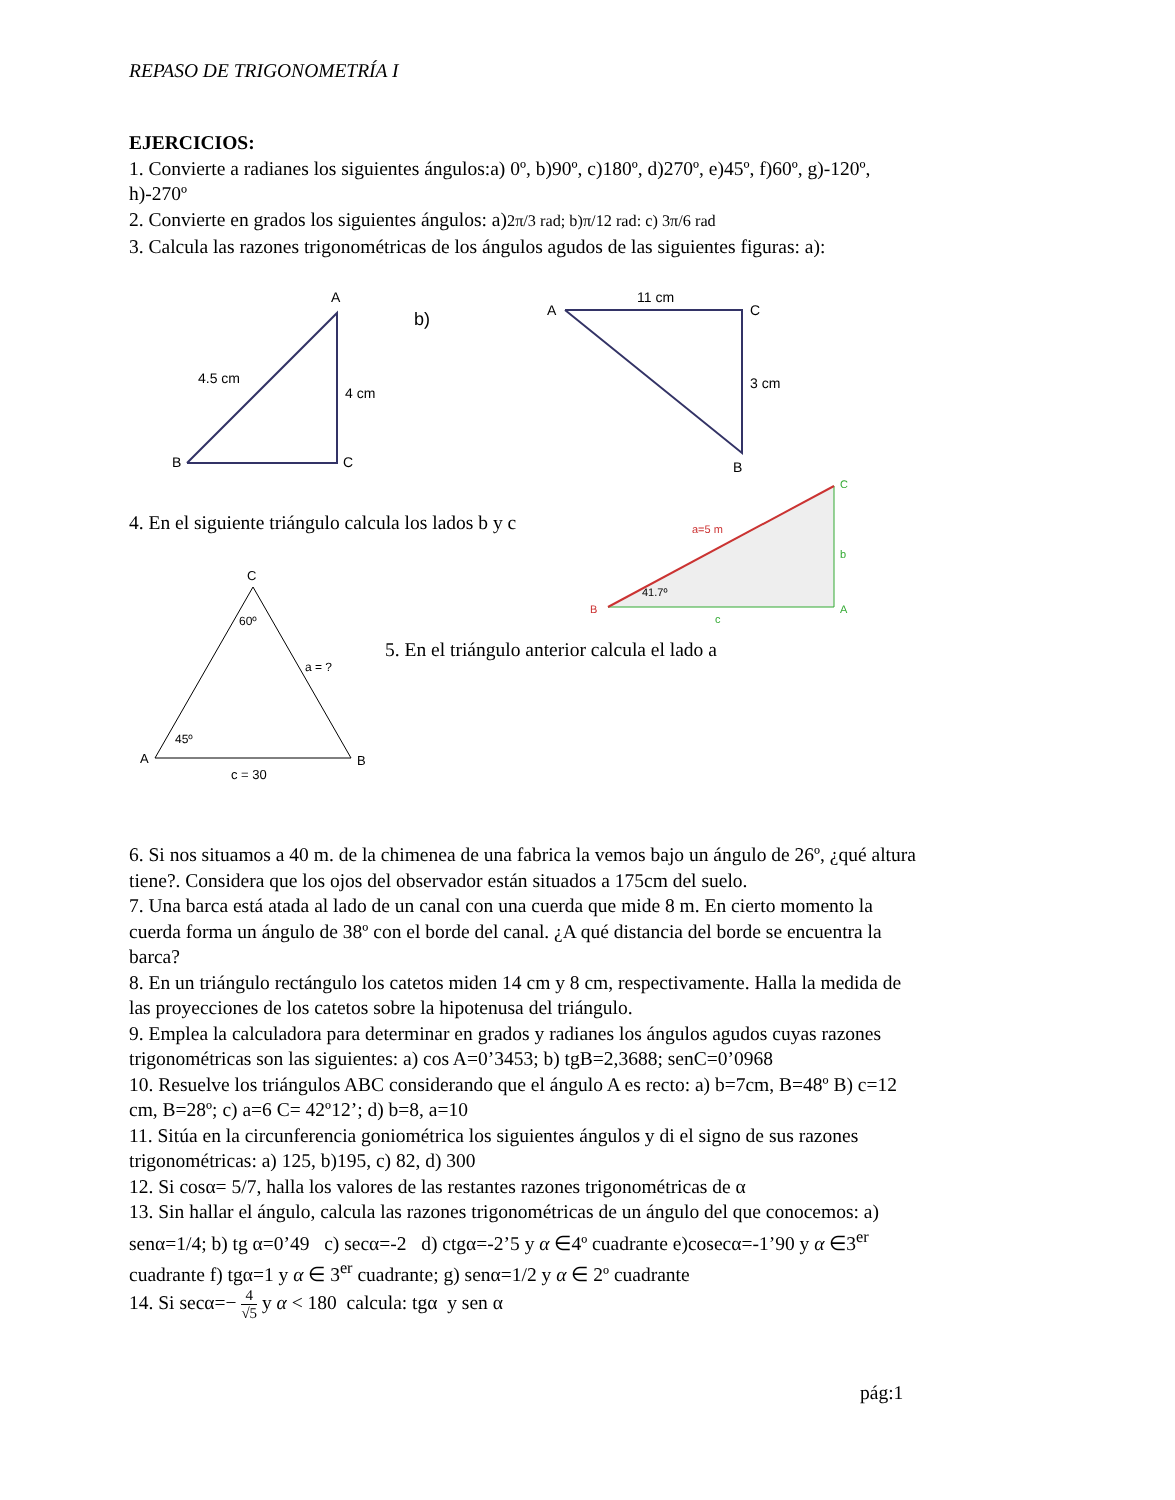REPASO DE TRIGONOMETRÍA I
EJERCICIOS:
1. Convierte a radianes los siguientes ángulos:a) 0º, b)90º, c)180º, d)270º, e)45º, f)60º, g)-120º, h)-270º
2. Convierte en grados los siguientes ángulos: a)2π/3 rad; b)π/12 rad: c) 3π/6 rad
3. Calcula las razones trigonométricas de los ángulos agudos de las siguientes figuras: a):
B
A
C
4.5 cm
4 cm
b)
A
C
B
11 cm
3 cm
4. En el siguiente triángulo calcula los lados b y c
a=5 m
41.7º
C
b
A
B
c
C
60º
a = ?
45º
A
B
c = 30
5. En el triángulo anterior calcula el lado a
6. Si nos situamos a 40 m. de la chimenea de una fabrica la vemos bajo un ángulo de 26º, ¿qué altura tiene?. Considera que los ojos del observador están situados a 175cm del suelo.
7. Una barca está atada al lado de un canal con una cuerda que mide 8 m. En cierto momento la cuerda forma un ángulo de 38º con el borde del canal. ¿A qué distancia del borde se encuentra la barca?
8. En un triángulo rectángulo los catetos miden 14 cm y 8 cm, respectivamente. Halla la medida de las proyecciones de los catetos sobre la hipotenusa del triángulo.
9. Emplea la calculadora para determinar en grados y radianes los ángulos agudos cuyas razones trigonométricas son las siguientes: a) cos A=0’3453; b) tgB=2,3688; senC=0’0968
10. Resuelve los triángulos ABC considerando que el ángulo A es recto: a) b=7cm, B=48º B) c=12 cm, B=28º; c) a=6 C= 42º12’; d) b=8, a=10
11. Sitúa en la circunferencia goniométrica los siguientes ángulos y di el signo de sus razones trigonométricas: a) 125, b)195, c) 82, d) 300
12. Si cosα= 5/7, halla los valores de las restantes razones trigonométricas de α
13. Sin hallar el ángulo, calcula las razones trigonométricas de un ángulo del que conocemos: a) senα=1/4; b) tg α=0’49 c) secα=-2 d) ctgα=-2’5 y α ∈4º cuadrante e)cosecα=-1’90 y α ∈3<sup>er</sup> cuadrante f) tgα=1 y α ∈ 3<sup>er</sup> cuadrante; g) senα=1/2 y α ∈ 2º cuadrante
14. Si secα=− 4 √5 y α < 180 calcula: tgα y sen α
pág:1